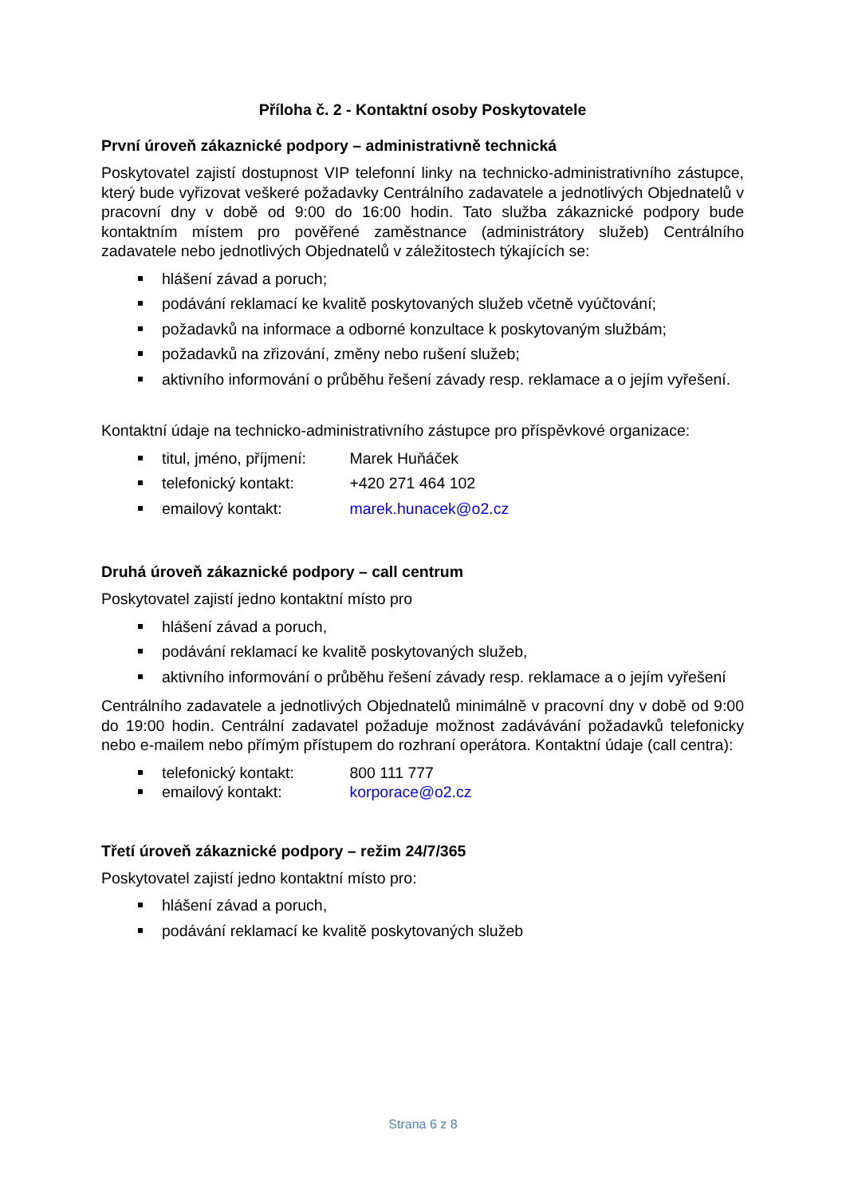Příloha č. 2 - Kontaktní osoby Poskytovatele
První úroveň zákaznické podpory – administrativně technická
Poskytovatel zajistí dostupnost VIP telefonní linky na technicko-administrativního zástupce, který bude vyřizovat veškeré požadavky Centrálního zadavatele a jednotlivých Objednatelů v pracovní dny v době od 9:00 do 16:00 hodin. Tato služba zákaznické podpory bude kontaktním místem pro pověřené zaměstnance (administrátory služeb) Centrálního zadavatele nebo jednotlivých Objednatelů v záležitostech týkajících se:
hlášení závad a poruch;
podávání reklamací ke kvalitě poskytovaných služeb včetně vyúčtování;
požadavků na informace a odborné konzultace k poskytovaným službám;
požadavků na zřizování, změny nebo rušení služeb;
aktivního informování o průběhu řešení závady resp. reklamace a o jejím vyřešení.
Kontaktní údaje na technicko-administrativního zástupce pro příspěvkové organizace:
titul, jméno, příjmení: Marek Huňáček
telefonický kontakt: +420 271 464 102
emailový kontakt: marek.hunacek@o2.cz
Druhá úroveň zákaznické podpory – call centrum
Poskytovatel zajistí jedno kontaktní místo pro
hlášení závad a poruch,
podávání reklamací ke kvalitě poskytovaných služeb,
aktivního informování o průběhu řešení závady resp. reklamace a o jejím vyřešení
Centrálního zadavatele a jednotlivých Objednatelů minimálně v pracovní dny v době od 9:00 do 19:00 hodin. Centrální zadavatel požaduje možnost zadávávání požadavků telefonicky nebo e-mailem nebo přímým přístupem do rozhraní operátora. Kontaktní údaje (call centra):
telefonický kontakt: 800 111 777
emailový kontakt: korporace@o2.cz
Třetí úroveň zákaznické podpory – režim 24/7/365
Poskytovatel zajistí jedno kontaktní místo pro:
hlášení závad a poruch,
podávání reklamací ke kvalitě poskytovaných služeb
Strana 6 z 8